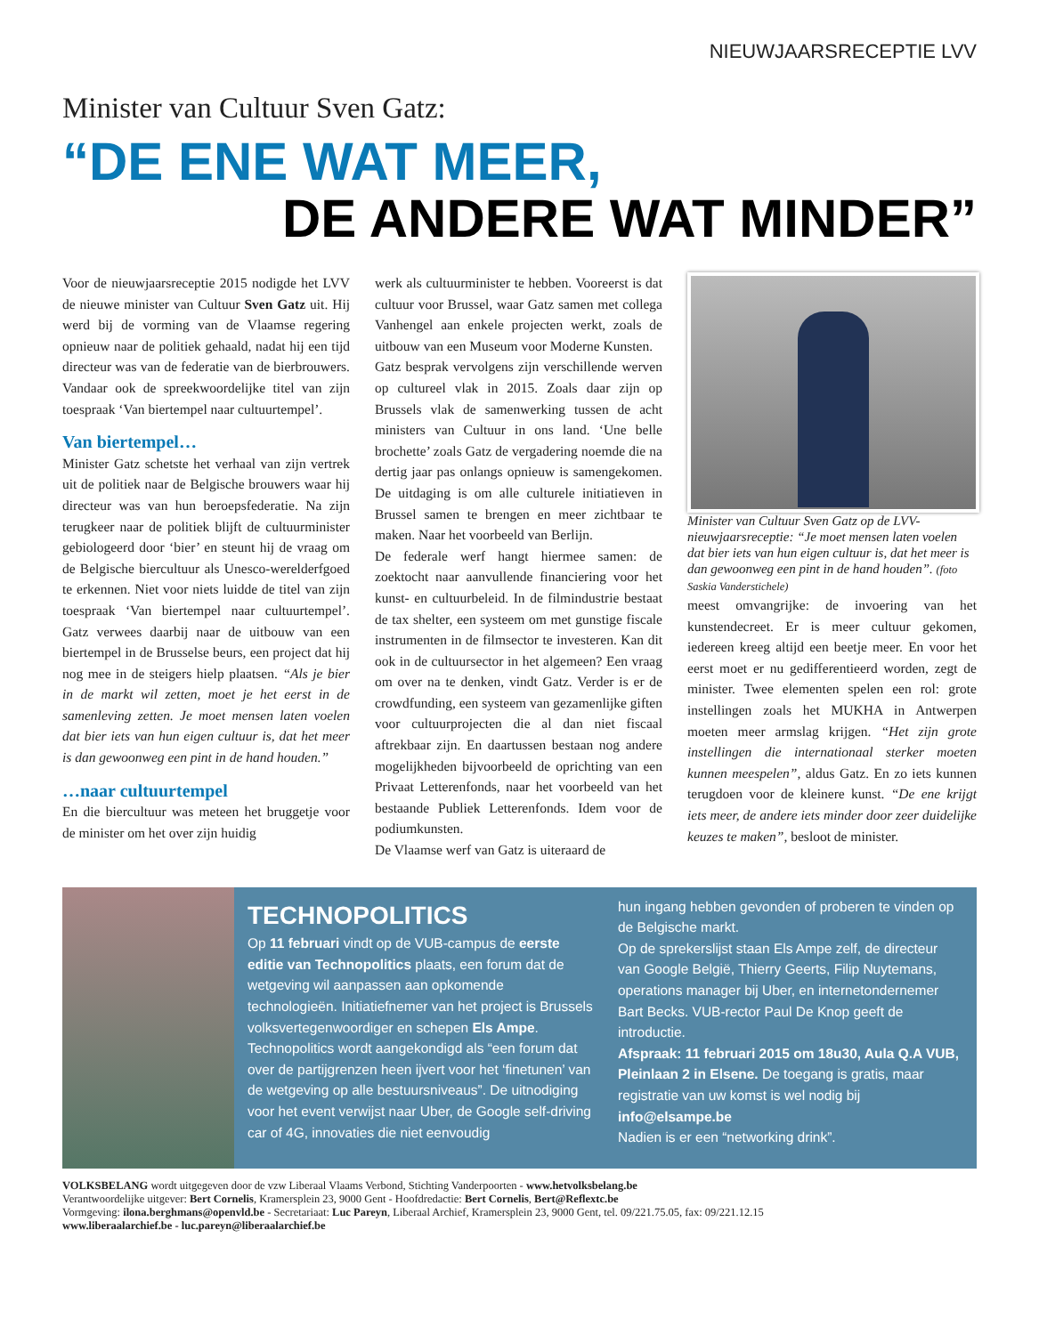NIEUWJAARSRECEPTIE LVV
Minister van Cultuur Sven Gatz:
“DE ENE WAT MEER,
DE ANDERE WAT MINDER”
Voor de nieuwjaarsreceptie 2015 nodigde het LVV de nieuwe minister van Cultuur Sven Gatz uit. Hij werd bij de vorming van de Vlaamse regering opnieuw naar de politiek gehaald, nadat hij een tijd directeur was van de federatie van de bierbrouwers. Vandaar ook de spreekwoordelijke titel van zijn toespraak ‘Van biertempel naar cultuurtempel’.
Van biertempel…
Minister Gatz schetste het verhaal van zijn vertrek uit de politiek naar de Belgische brouwers waar hij directeur was van hun beroepsfederatie. Na zijn terugkeer naar de politiek blijft de cultuurminister gebiologeerd door ‘bier’ en steunt hij de vraag om de Belgische biercultuur als Unesco-werelderfgoed te erkennen. Niet voor niets luidde de titel van zijn toespraak ‘Van biertempel naar cultuurtempel’. Gatz verwees daarbij naar de uitbouw van een biertempel in de Brusselse beurs, een project dat hij nog mee in de steigers hielp plaatsen. “Als je bier in de markt wil zetten, moet je het eerst in de samenleving zetten. Je moet mensen laten voelen dat bier iets van hun eigen cultuur is, dat het meer is dan gewoonweg een pint in de hand houden.”
…naar cultuurtempel
En die biercultuur was meteen het bruggetje voor de minister om het over zijn huidig
werk als cultuurminister te hebben. Vooreerst is dat cultuur voor Brussel, waar Gatz samen met collega Vanhengel aan enkele projecten werkt, zoals de uitbouw van een Museum voor Moderne Kunsten.
Gatz besprak vervolgens zijn verschillende werven op cultureel vlak in 2015. Zoals daar zijn op Brussels vlak de samenwerking tussen de acht ministers van Cultuur in ons land. ‘Une belle brochette’ zoals Gatz de vergadering noemde die na dertig jaar pas onlangs opnieuw is samengekomen. De uitdaging is om alle culturele initiatieven in Brussel samen te brengen en meer zichtbaar te maken. Naar het voorbeeld van Berlijn.
De federale werf hangt hiermee samen: de zoektocht naar aanvullende financiering voor het kunst- en cultuurbeleid. In de filmindustrie bestaat de tax shelter, een systeem om met gunstige fiscale instrumenten in de filmsector te investeren. Kan dit ook in de cultuursector in het algemeen? Een vraag om over na te denken, vindt Gatz. Verder is er de crowdfunding, een systeem van gezamenlijke giften voor cultuurprojecten die al dan niet fiscaal aftrekbaar zijn. En daartussen bestaan nog andere mogelijkheden bijvoorbeeld de oprichting van een Privaat Letterenfonds, naar het voorbeeld van het bestaande Publiek Letterenfonds. Idem voor de podiumkunsten.
De Vlaamse werf van Gatz is uiteraard de
Minister van Cultuur Sven Gatz op de LVV-nieuwjaarsreceptie: “Je moet mensen laten voelen dat bier iets van hun eigen cultuur is, dat het meer is dan gewoonweg een pint in de hand houden”. (foto Saskia Vanderstichele)
meest omvangrijke: de invoering van het kunstendecreet. Er is meer cultuur gekomen, iedereen kreeg altijd een beetje meer. En voor het eerst moet er nu gedifferentieerd worden, zegt de minister. Twee elementen spelen een rol: grote instellingen zoals het MUKHA in Antwerpen moeten meer armslag krijgen. “Het zijn grote instellingen die internationaal sterker moeten kunnen meespelen”, aldus Gatz. En zo iets kunnen terugdoen voor de kleinere kunst. “De ene krijgt iets meer, de andere iets minder door zeer duidelijke keuzes te maken”, besloot de minister.
TECHNOPOLITICS
Op 11 februari vindt op de VUB-campus de eerste editie van Technopolitics plaats, een forum dat de wetgeving wil aanpassen aan opkomende technologieën. Initiatiefnemer van het project is Brussels volksvertegenwoordiger en schepen Els Ampe. Technopolitics wordt aangekondigd als “een forum dat over de partijgrenzen heen ijvert voor het ‘finetunen’ van de wetgeving op alle bestuursniveaus”. De uitnodiging voor het event verwijst naar Uber, de Google self-driving car of 4G, innovaties die niet eenvoudig
hun ingang hebben gevonden of proberen te vinden op de Belgische markt.
Op de sprekerslijst staan Els Ampe zelf, de directeur van Google België, Thierry Geerts, Filip Nuytemans, operations manager bij Uber, en internetondernemer Bart Becks. VUB-rector Paul De Knop geeft de introductie.
Afspraak: 11 februari 2015 om 18u30, Aula Q.A VUB, Pleinlaan 2 in Elsene. De toegang is gratis, maar registratie van uw komst is wel nodig bij info@elsampe.be
Nadien is er een “networking drink”.
VOLKSBELANG wordt uitgegeven door de vzw Liberaal Vlaams Verbond, Stichting Vanderpoorten - www.hetvolksbelang.be
Verantwoordelijke uitgever: Bert Cornelis, Kramersplein 23, 9000 Gent - Hoofdredactie: Bert Cornelis, Bert@Reflextc.be
Vormgeving: ilona.berghmans@openvld.be - Secretariaat: Luc Pareyn, Liberaal Archief, Kramersplein 23, 9000 Gent, tel. 09/221.75.05, fax: 09/221.12.15
www.liberaalarchief.be - luc.pareyn@liberaalarchief.be